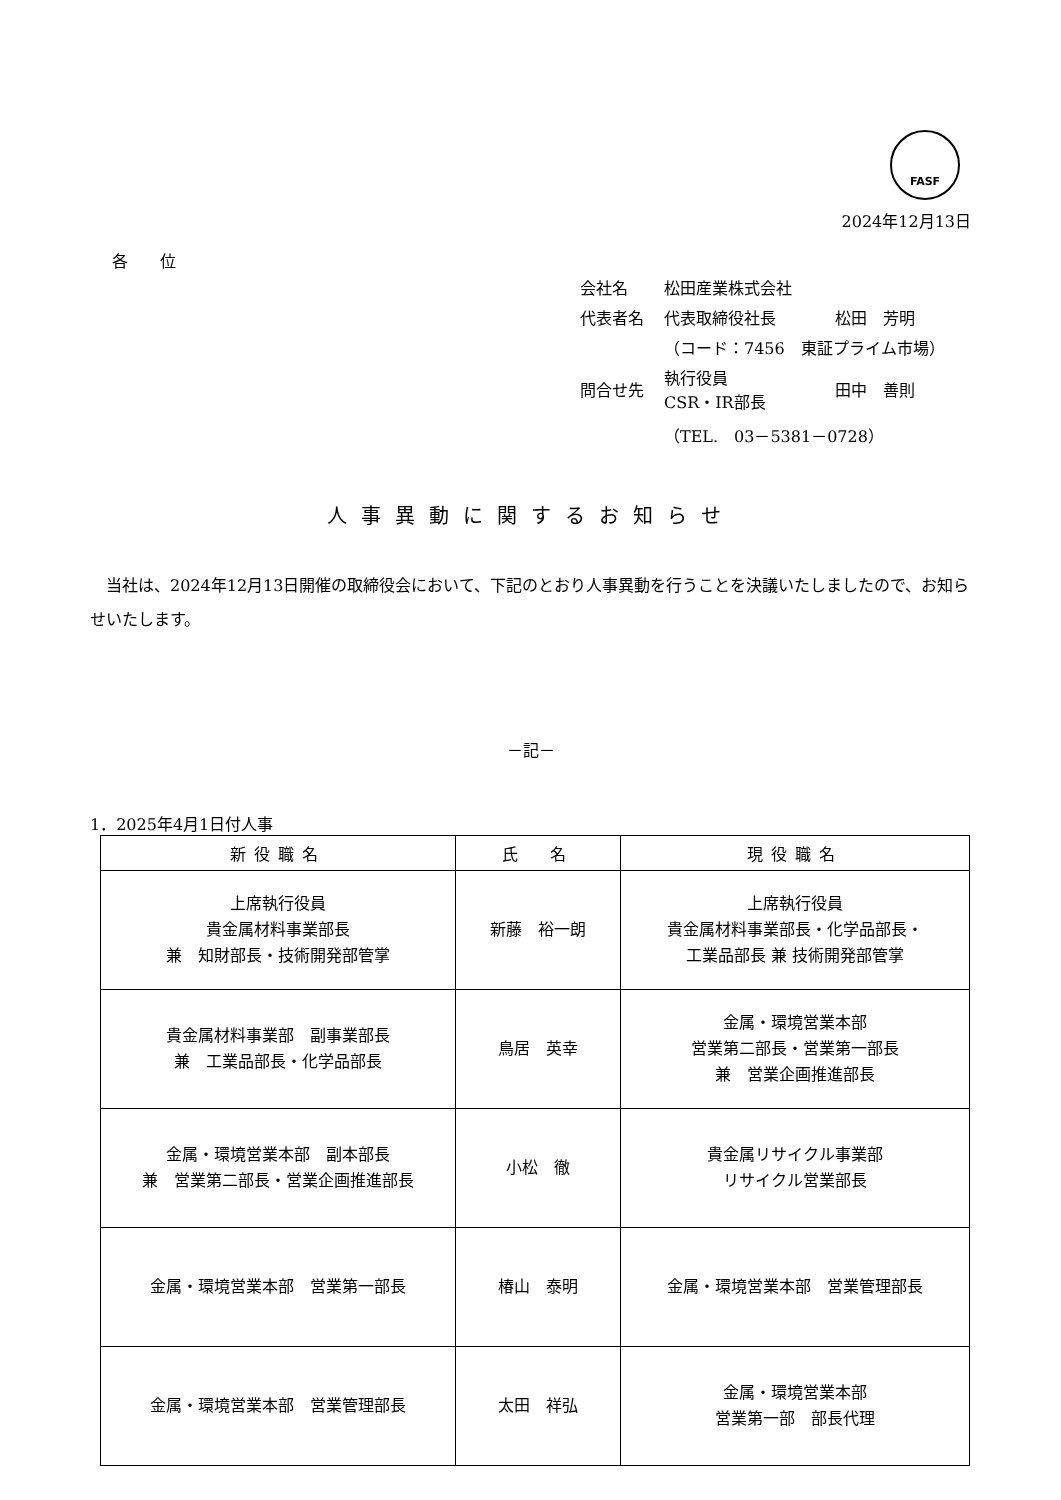FASF
2024年12月13日
各　　位
| 会社名 | 松田産業株式会社 | |
| 代表者名 | 代表取締役社長 | 松田 芳明 |
| | （コード：7456 東証プライム市場） | |
| 問合せ先 | 執行役員 CSR・IR部長 | 田中 善則 |
| | （TEL. 03－5381－0728） | |
人事異動に関するお知らせ
当社は、2024年12月13日開催の取締役会において、下記のとおり人事異動を行うことを決議いたしましたので、お知らせいたします。
－記－
1．2025年4月1日付人事
| 新役職名 | 氏 名 | 現役職名 |
| --- | --- | --- |
| 上席執行役員 貴金属材料事業部長 兼 知財部長・技術開発部管掌 | 新藤 裕一朗 | 上席執行役員 貴金属材料事業部長・化学品部長・ 工業品部長 兼 技術開発部管掌 |
| 貴金属材料事業部 副事業部長 兼 工業品部長・化学品部長 | 鳥居 英幸 | 金属・環境営業本部 営業第二部長・営業第一部長 兼 営業企画推進部長 |
| 金属・環境営業本部 副本部長 兼 営業第二部長・営業企画推進部長 | 小松 徹 | 貴金属リサイクル事業部 リサイクル営業部長 |
| 金属・環境営業本部 営業第一部長 | 椿山 泰明 | 金属・環境営業本部 営業管理部長 |
| 金属・環境営業本部 営業管理部長 | 太田 祥弘 | 金属・環境営業本部 営業第一部 部長代理 |